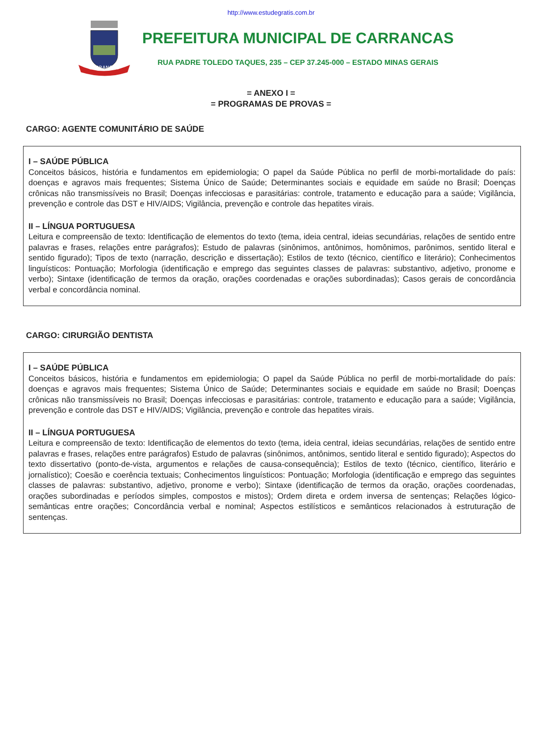http://www.estudegratis.com.br
CARRANCAS
PREFEITURA MUNICIPAL DE CARRANCAS
RUA PADRE TOLEDO TAQUES, 235 – CEP 37.245-000 – ESTADO MINAS GERAIS
= ANEXO I =
= PROGRAMAS DE PROVAS =
CARGO: AGENTE COMUNITÁRIO DE SAÚDE
I – SAÚDE PÚBLICA
Conceitos básicos, história e fundamentos em epidemiologia; O papel da Saúde Pública no perfil de morbi-mortalidade do país: doenças e agravos mais frequentes; Sistema Único de Saúde; Determinantes sociais e equidade em saúde no Brasil; Doenças crônicas não transmissíveis no Brasil; Doenças infecciosas e parasitárias: controle, tratamento e educação para a saúde; Vigilância, prevenção e controle das DST e HIV/AIDS; Vigilância, prevenção e controle das hepatites virais.
II – LÍNGUA PORTUGUESA
Leitura e compreensão de texto: Identificação de elementos do texto (tema, ideia central, ideias secundárias, relações de sentido entre palavras e frases, relações entre parágrafos); Estudo de palavras (sinônimos, antônimos, homônimos, parônimos, sentido literal e sentido figurado); Tipos de texto (narração, descrição e dissertação); Estilos de texto (técnico, científico e literário); Conhecimentos linguísticos: Pontuação; Morfologia (identificação e emprego das seguintes classes de palavras: substantivo, adjetivo, pronome e verbo); Sintaxe (identificação de termos da oração, orações coordenadas e orações subordinadas); Casos gerais de concordância verbal e concordância nominal.
CARGO: CIRURGIÃO DENTISTA
I – SAÚDE PÚBLICA
Conceitos básicos, história e fundamentos em epidemiologia; O papel da Saúde Pública no perfil de morbi-mortalidade do país: doenças e agravos mais frequentes; Sistema Único de Saúde; Determinantes sociais e equidade em saúde no Brasil; Doenças crônicas não transmissíveis no Brasil; Doenças infecciosas e parasitárias: controle, tratamento e educação para a saúde; Vigilância, prevenção e controle das DST e HIV/AIDS; Vigilância, prevenção e controle das hepatites virais.
II – LÍNGUA PORTUGUESA
Leitura e compreensão de texto: Identificação de elementos do texto (tema, ideia central, ideias secundárias, relações de sentido entre palavras e frases, relações entre parágrafos) Estudo de palavras (sinônimos, antônimos, sentido literal e sentido figurado); Aspectos do texto dissertativo (ponto-de-vista, argumentos e relações de causa-consequência); Estilos de texto (técnico, científico, literário e jornalístico); Coesão e coerência textuais; Conhecimentos linguísticos: Pontuação; Morfologia (identificação e emprego das seguintes classes de palavras: substantivo, adjetivo, pronome e verbo); Sintaxe (identificação de termos da oração, orações coordenadas, orações subordinadas e períodos simples, compostos e mistos); Ordem direta e ordem inversa de sentenças; Relações lógico-semânticas entre orações; Concordância verbal e nominal; Aspectos estilísticos e semânticos relacionados à estruturação de sentenças.